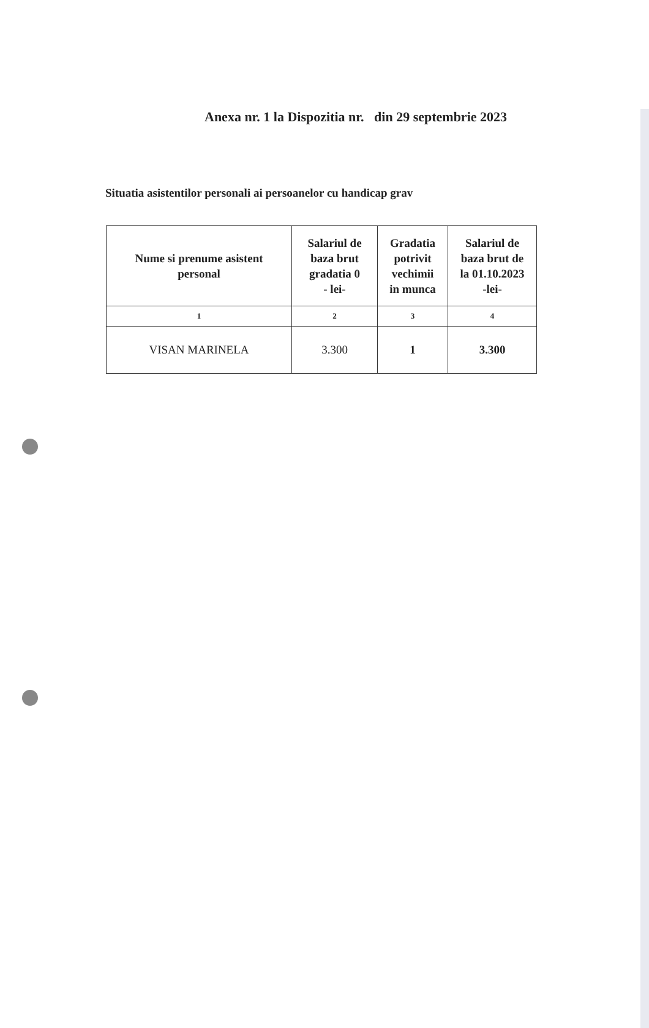Anexa nr. 1 la Dispozitia nr. din 29 septembrie 2023
Situatia asistentilor personali ai persoanelor cu handicap grav
| Nume si prenume asistent personal | Salariul de baza brut gradatia 0 - lei- | Gradatia potrivit vechimii in munca | Salariul de baza brut de la 01.10.2023 -lei- |
| --- | --- | --- | --- |
| 1 | 2 | 3 | 4 |
| VISAN MARINELA | 3.300 | 1 | 3.300 |